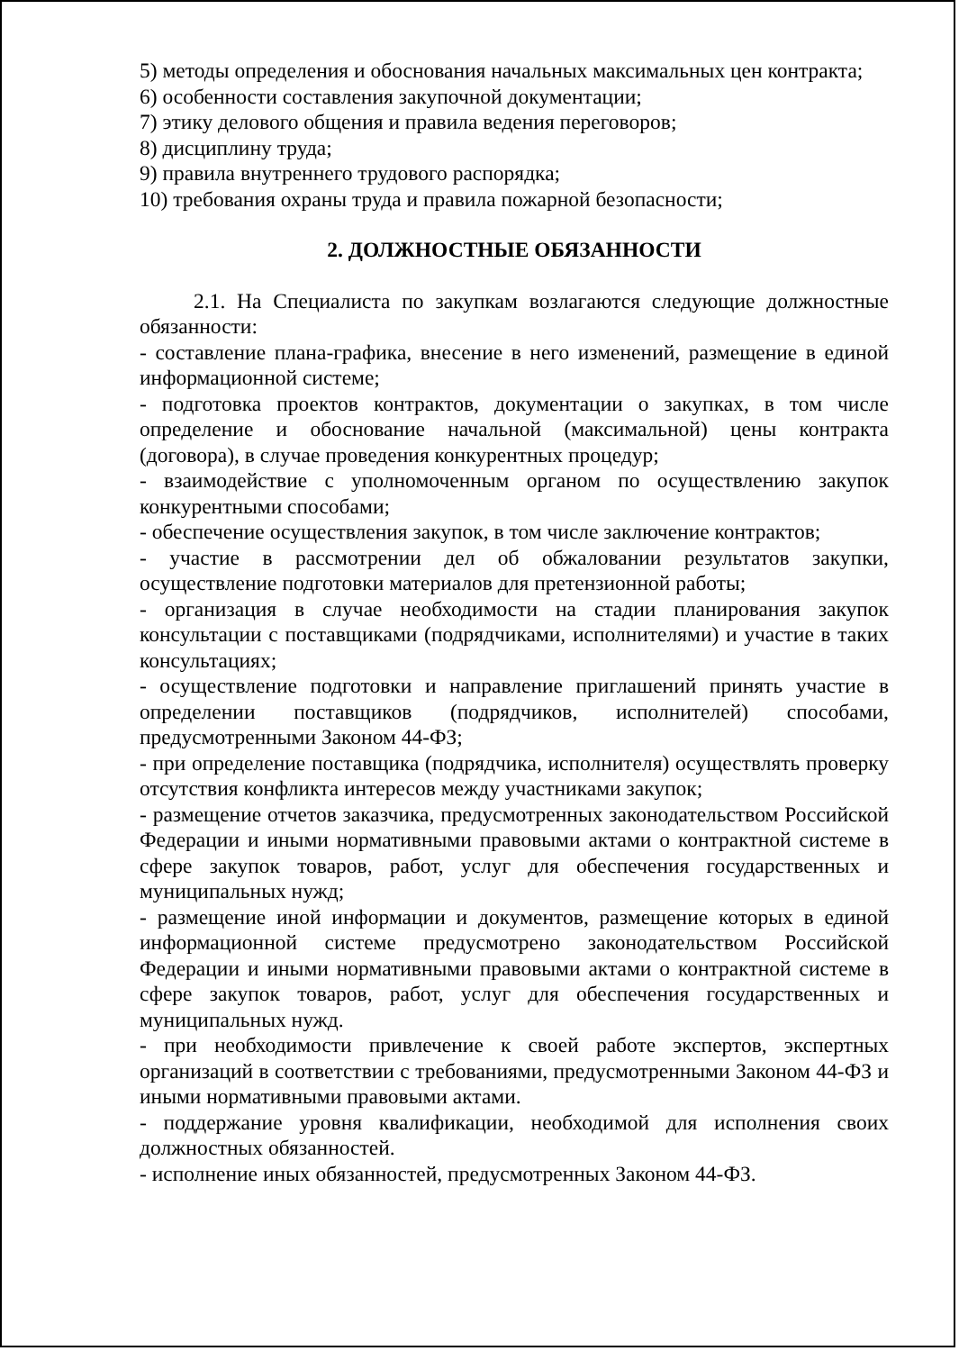5) методы определения и обоснования начальных максимальных цен контракта;
6) особенности составления закупочной документации;
7) этику делового общения и правила ведения переговоров;
8) дисциплину труда;
9) правила внутреннего трудового распорядка;
10) требования охраны труда и правила пожарной безопасности;
2. ДОЛЖНОСТНЫЕ ОБЯЗАННОСТИ
2.1. На Специалиста по закупкам возлагаются следующие должностные обязанности:
- составление плана-графика, внесение в него изменений, размещение в единой информационной системе;
- подготовка проектов контрактов, документации о закупках, в том числе определение и обоснование начальной (максимальной) цены контракта (договора), в случае проведения конкурентных процедур;
- взаимодействие с уполномоченным органом по осуществлению закупок конкурентными способами;
- обеспечение осуществления закупок, в том числе заключение контрактов;
- участие в рассмотрении дел об обжаловании результатов закупки, осуществление подготовки материалов для претензионной работы;
- организация в случае необходимости на стадии планирования закупок консультации с поставщиками (подрядчиками, исполнителями) и участие в таких консультациях;
- осуществление подготовки и направление приглашений принять участие в определении поставщиков (подрядчиков, исполнителей) способами, предусмотренными Законом 44-ФЗ;
- при определение поставщика (подрядчика, исполнителя) осуществлять проверку отсутствия конфликта интересов между участниками закупок;
- размещение отчетов заказчика, предусмотренных законодательством Российской Федерации и иными нормативными правовыми актами о контрактной системе в сфере закупок товаров, работ, услуг для обеспечения государственных и муниципальных нужд;
- размещение иной информации и документов, размещение которых в единой информационной системе предусмотрено законодательством Российской Федерации и иными нормативными правовыми актами о контрактной системе в сфере закупок товаров, работ, услуг для обеспечения государственных и муниципальных нужд.
- при необходимости привлечение к своей работе экспертов, экспертных организаций в соответствии с требованиями, предусмотренными Законом 44-ФЗ и иными нормативными правовыми актами.
- поддержание уровня квалификации, необходимой для исполнения своих должностных обязанностей.
- исполнение иных обязанностей, предусмотренных Законом 44-ФЗ.